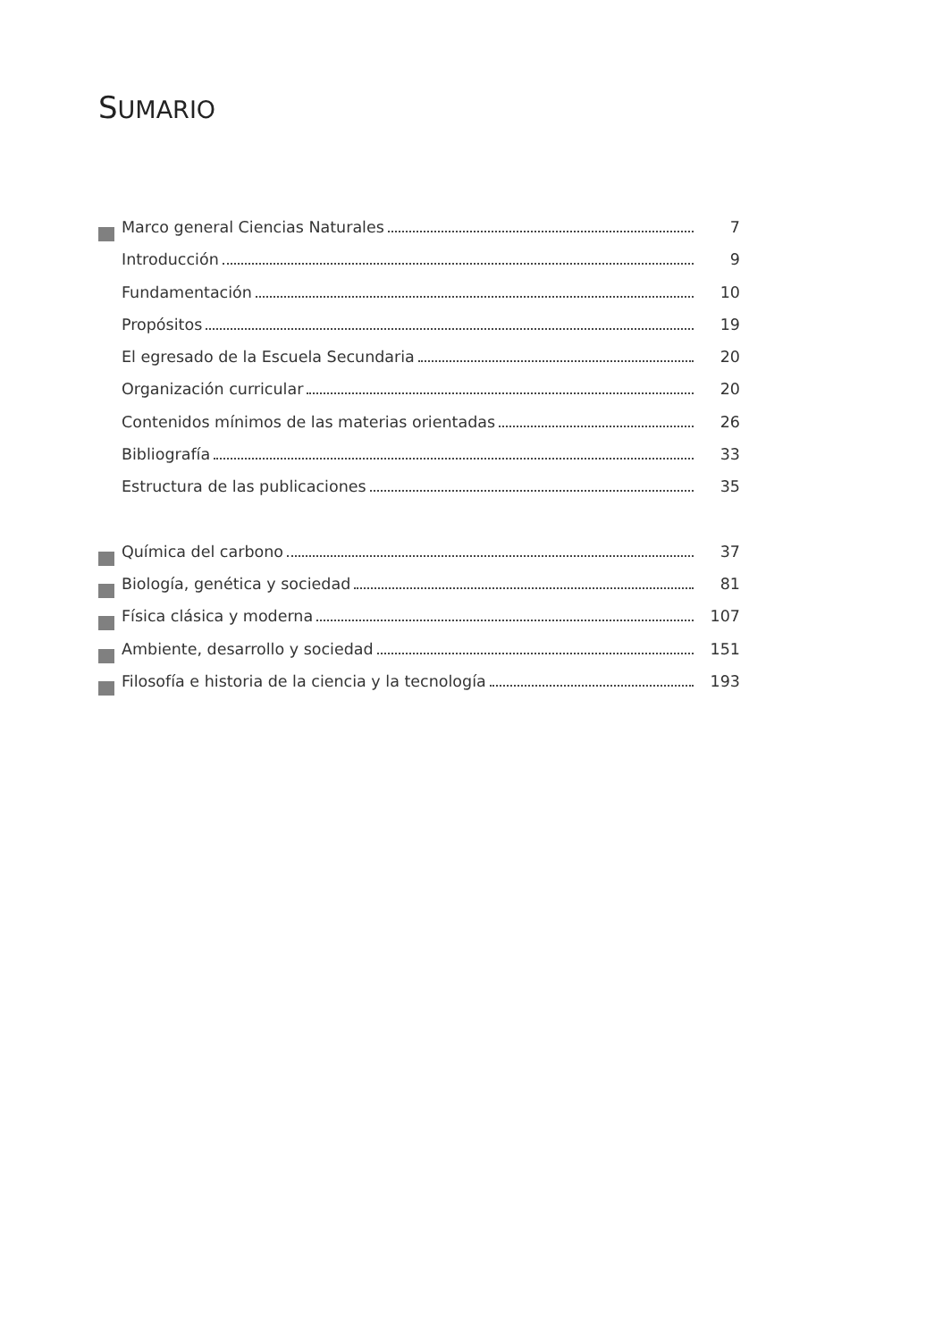SUMARIO
Marco general Ciencias Naturales 7
Introducción 9
Fundamentación 10
Propósitos 19
El egresado de la Escuela Secundaria 20
Organización curricular 20
Contenidos mínimos de las materias orientadas 26
Bibliografía 33
Estructura de las publicaciones 35
Química del carbono 37
Biología, genética y sociedad 81
Física clásica y moderna 107
Ambiente, desarrollo y sociedad 151
Filosofía e historia de la ciencia y la tecnología 193